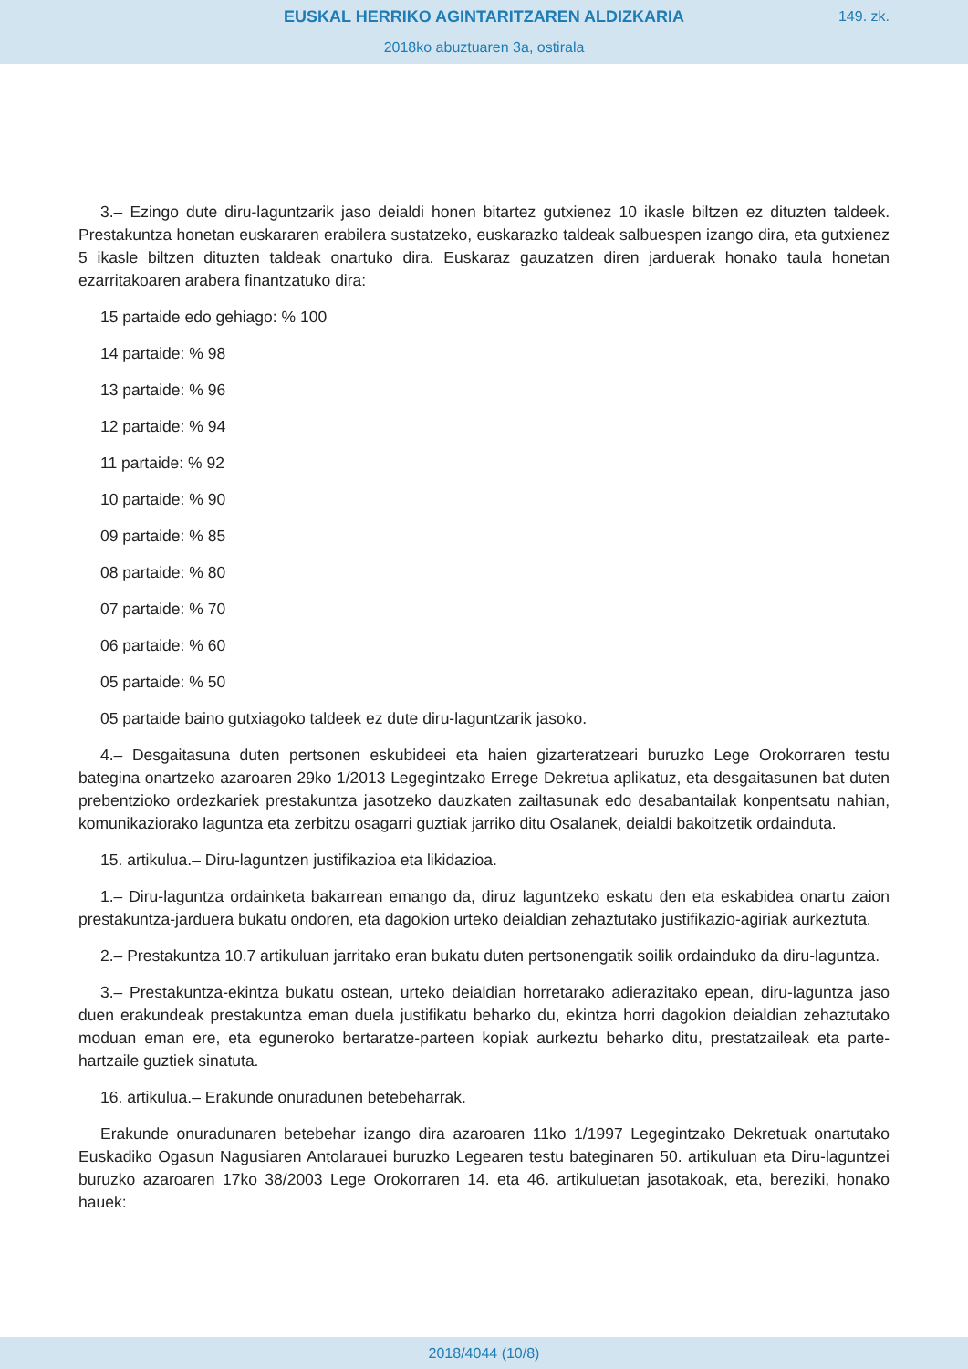EUSKAL HERRIKO AGINTARITZAREN ALDIZKARIA
149. zk.
2018ko abuztuaren 3a, ostirala
3.– Ezingo dute diru-laguntzarik jaso deialdi honen bitartez gutxienez 10 ikasle biltzen ez dituzten taldeek. Prestakuntza honetan euskararen erabilera sustatzeko, euskarazko taldeak salbuespen izango dira, eta gutxienez 5 ikasle biltzen dituzten taldeak onartuko dira. Euskaraz gauzatzen diren jarduerak honako taula honetan ezarritakoaren arabera finantzatuko dira:
15 partaide edo gehiago: % 100
14 partaide: % 98
13 partaide: % 96
12 partaide: % 94
11 partaide: % 92
10 partaide: % 90
09 partaide: % 85
08 partaide: % 80
07 partaide: % 70
06 partaide: % 60
05 partaide: % 50
05 partaide baino gutxiagoko taldeek ez dute diru-laguntzarik jasoko.
4.– Desgaitasuna duten pertsonen eskubideei eta haien gizarteratzeari buruzko Lege Orokorraren testu bategina onartzeko azaroaren 29ko 1/2013 Legegintzako Errege Dekretua aplikatuz, eta desgaitasunen bat duten prebentzioko ordezkariek prestakuntza jasotzeko dauzkaten zailtasunak edo desabantailak konpentsatu nahian, komunikaziorako laguntza eta zerbitzu osagarri guztiak jarriko ditu Osalanek, deialdi bakoitzetik ordainduta.
15. artikulua.– Diru-laguntzen justifikazioa eta likidazioa.
1.– Diru-laguntza ordainketa bakarrean emango da, diruz laguntzeko eskatu den eta eskabidea onartu zaion prestakuntza-jarduera bukatu ondoren, eta dagokion urteko deialdian zehaztutako justifikazio-agiriak aurkeztuta.
2.– Prestakuntza 10.7 artikuluan jarritako eran bukatu duten pertsonengatik soilik ordainduko da diru-laguntza.
3.– Prestakuntza-ekintza bukatu ostean, urteko deialdian horretarako adierazitako epean, diru-laguntza jaso duen erakundeak prestakuntza eman duela justifikatu beharko du, ekintza horri dagokion deialdian zehaztutako moduan eman ere, eta eguneroko bertaratze-parteen kopiak aurkeztu beharko ditu, prestatzaileak eta parte-hartzaile guztiek sinatuta.
16. artikulua.– Erakunde onuradunen betebeharrak.
Erakunde onuradunaren betebehar izango dira azaroaren 11ko 1/1997 Legegintzako Dekretuak onartutako Euskadiko Ogasun Nagusiaren Antolarauei buruzko Legearen testu bateginaren 50. artikuluan eta Diru-laguntzei buruzko azaroaren 17ko 38/2003 Lege Orokorraren 14. eta 46. artikuluetan jasotakoak, eta, bereziki, honako hauek:
2018/4044 (10/8)